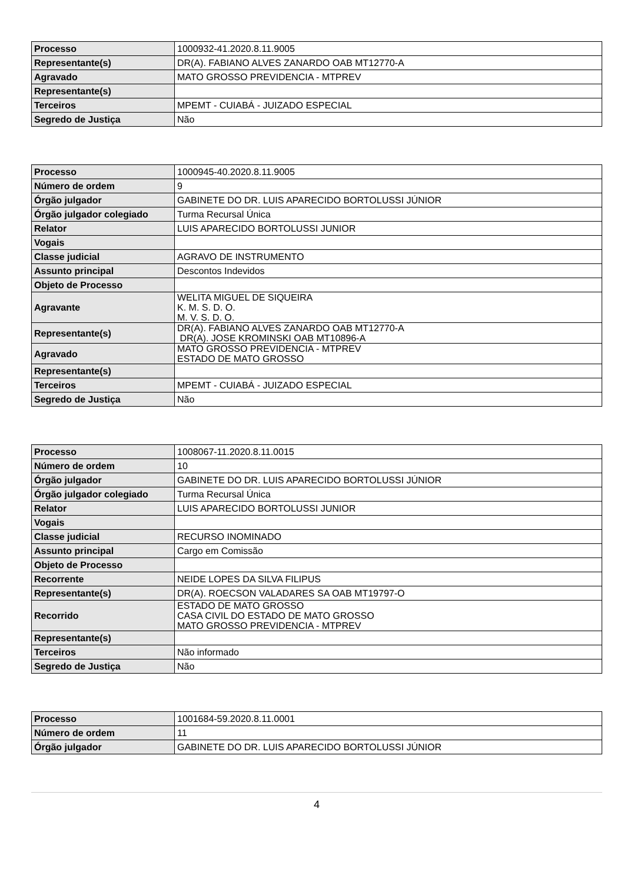| Processo | 1000932-41.2020.8.11.9005 |
| Representante(s) | DR(A). FABIANO ALVES ZANARDO OAB MT12770-A |
| Agravado | MATO GROSSO PREVIDENCIA - MTPREV |
| Representante(s) | |
| Terceiros | MPEMT - CUIABÁ - JUIZADO ESPECIAL |
| Segredo de Justiça | Não |
| Processo | 1000945-40.2020.8.11.9005 |
| Número de ordem | 9 |
| Órgão julgador | GABINETE DO DR. LUIS APARECIDO BORTOLUSSI JÚNIOR |
| Órgão julgador colegiado | Turma Recursal Única |
| Relator | LUIS APARECIDO BORTOLUSSI JUNIOR |
| Vogais | |
| Classe judicial | AGRAVO DE INSTRUMENTO |
| Assunto principal | Descontos Indevidos |
| Objeto de Processo | |
| Agravante | WELITA MIGUEL DE SIQUEIRA K. M. S. D. O. M. V. S. D. O. |
| Representante(s) | DR(A). FABIANO ALVES ZANARDO OAB MT12770-A DR(A). JOSE KROMINSKI OAB MT10896-A |
| Agravado | MATO GROSSO PREVIDENCIA - MTPREV ESTADO DE MATO GROSSO |
| Representante(s) | |
| Terceiros | MPEMT - CUIABÁ - JUIZADO ESPECIAL |
| Segredo de Justiça | Não |
| Processo | 1008067-11.2020.8.11.0015 |
| Número de ordem | 10 |
| Órgão julgador | GABINETE DO DR. LUIS APARECIDO BORTOLUSSI JÚNIOR |
| Órgão julgador colegiado | Turma Recursal Única |
| Relator | LUIS APARECIDO BORTOLUSSI JUNIOR |
| Vogais | |
| Classe judicial | RECURSO INOMINADO |
| Assunto principal | Cargo em Comissão |
| Objeto de Processo | |
| Recorrente | NEIDE LOPES DA SILVA FILIPUS |
| Representante(s) | DR(A). ROECSON VALADARES SA OAB MT19797-O |
| Recorrido | ESTADO DE MATO GROSSO CASA CIVIL DO ESTADO DE MATO GROSSO MATO GROSSO PREVIDENCIA - MTPREV |
| Representante(s) | |
| Terceiros | Não informado |
| Segredo de Justiça | Não |
| Processo | 1001684-59.2020.8.11.0001 |
| Número de ordem | 11 |
| Órgão julgador | GABINETE DO DR. LUIS APARECIDO BORTOLUSSI JÚNIOR |
4